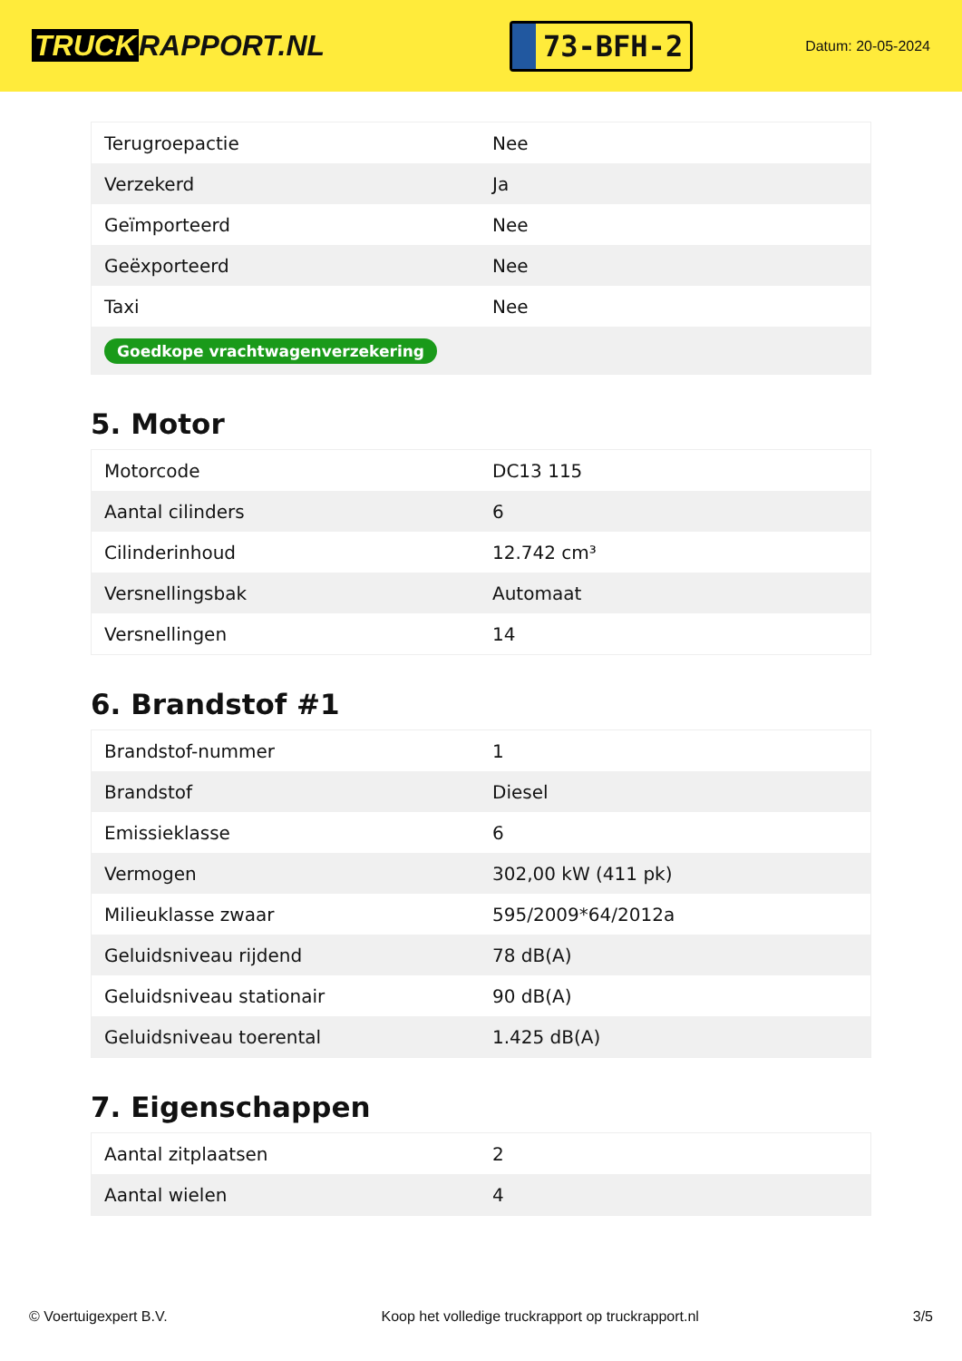TRUCK RAPPORT.NL
73-BFH-2
Datum: 20-05-2024
| Terugroepactie | Nee |
| Verzekerd | Ja |
| Geïmporteerd | Nee |
| Geëxporteerd | Nee |
| Taxi | Nee |
| Goedkope vrachtwagenverzekering | |
5. Motor
| Motorcode | DC13 115 |
| Aantal cilinders | 6 |
| Cilinderinhoud | 12.742 cm³ |
| Versnellingsbak | Automaat |
| Versnellingen | 14 |
6. Brandstof #1
| Brandstof-nummer | 1 |
| Brandstof | Diesel |
| Emissieklasse | 6 |
| Vermogen | 302,00 kW (411 pk) |
| Milieuklasse zwaar | 595/2009*64/2012a |
| Geluidsniveau rijdend | 78 dB(A) |
| Geluidsniveau stationair | 90 dB(A) |
| Geluidsniveau toerental | 1.425 dB(A) |
7. Eigenschappen
| Aantal zitplaatsen | 2 |
| Aantal wielen | 4 |
© Voertuigexpert B.V. Koop het volledige truckrapport op truckrapport.nl 3/5